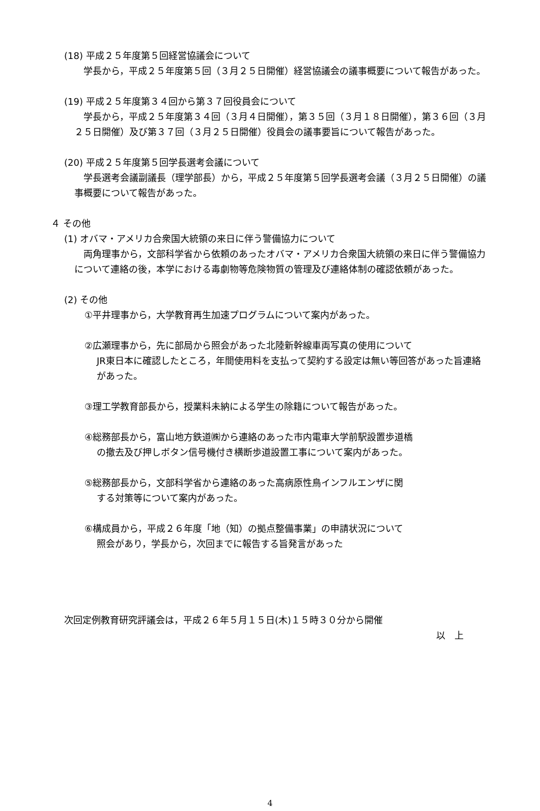(18) 平成２５年度第５回経営協議会について
　学長から，平成２５年度第５回（３月２５日開催）経営協議会の議事概要について報告があった。
(19) 平成２５年度第３４回から第３７回役員会について
　学長から，平成２５年度第３４回（３月４日開催），第３５回（３月１８日開催），第３６回（３月２５日開催）及び第３７回（３月２５日開催）役員会の議事要旨について報告があった。
(20) 平成２５年度第５回学長選考会議について
　学長選考会議副議長（理学部長）から，平成２５年度第５回学長選考会議（３月２５日開催）の議事概要について報告があった。
４ その他
(1) オバマ・アメリカ合衆国大統領の来日に伴う警備協力について
　両角理事から，文部科学省から依頼のあったオバマ・アメリカ合衆国大統領の来日に伴う警備協力について連絡の後，本学における毒劇物等危険物質の管理及び連絡体制の確認依頼があった。
(2) その他
①平井理事から，大学教育再生加速プログラムについて案内があった。
②広瀬理事から，先に部局から照会があった北陸新幹線車両写真の使用について
JR東日本に確認したところ，年間使用料を支払って契約する設定は無い等回答があった旨連絡があった。
③理工学教育部長から，授業料未納による学生の除籍について報告があった。
④総務部長から，富山地方鉄道㈱から連絡のあった市内電車大学前駅設置歩道橋
の撤去及び押しボタン信号機付き横断歩道設置工事について案内があった。
⑤総務部長から，文部科学省から連絡のあった高病原性鳥インフルエンザに関
する対策等について案内があった。
⑥構成員から，平成２６年度「地（知）の拠点整備事業」の申請状況について
照会があり，学長から，次回までに報告する旨発言があった
次回定例教育研究評議会は，平成２６年５月１５日(木)１５時３０分から開催
以　上
4